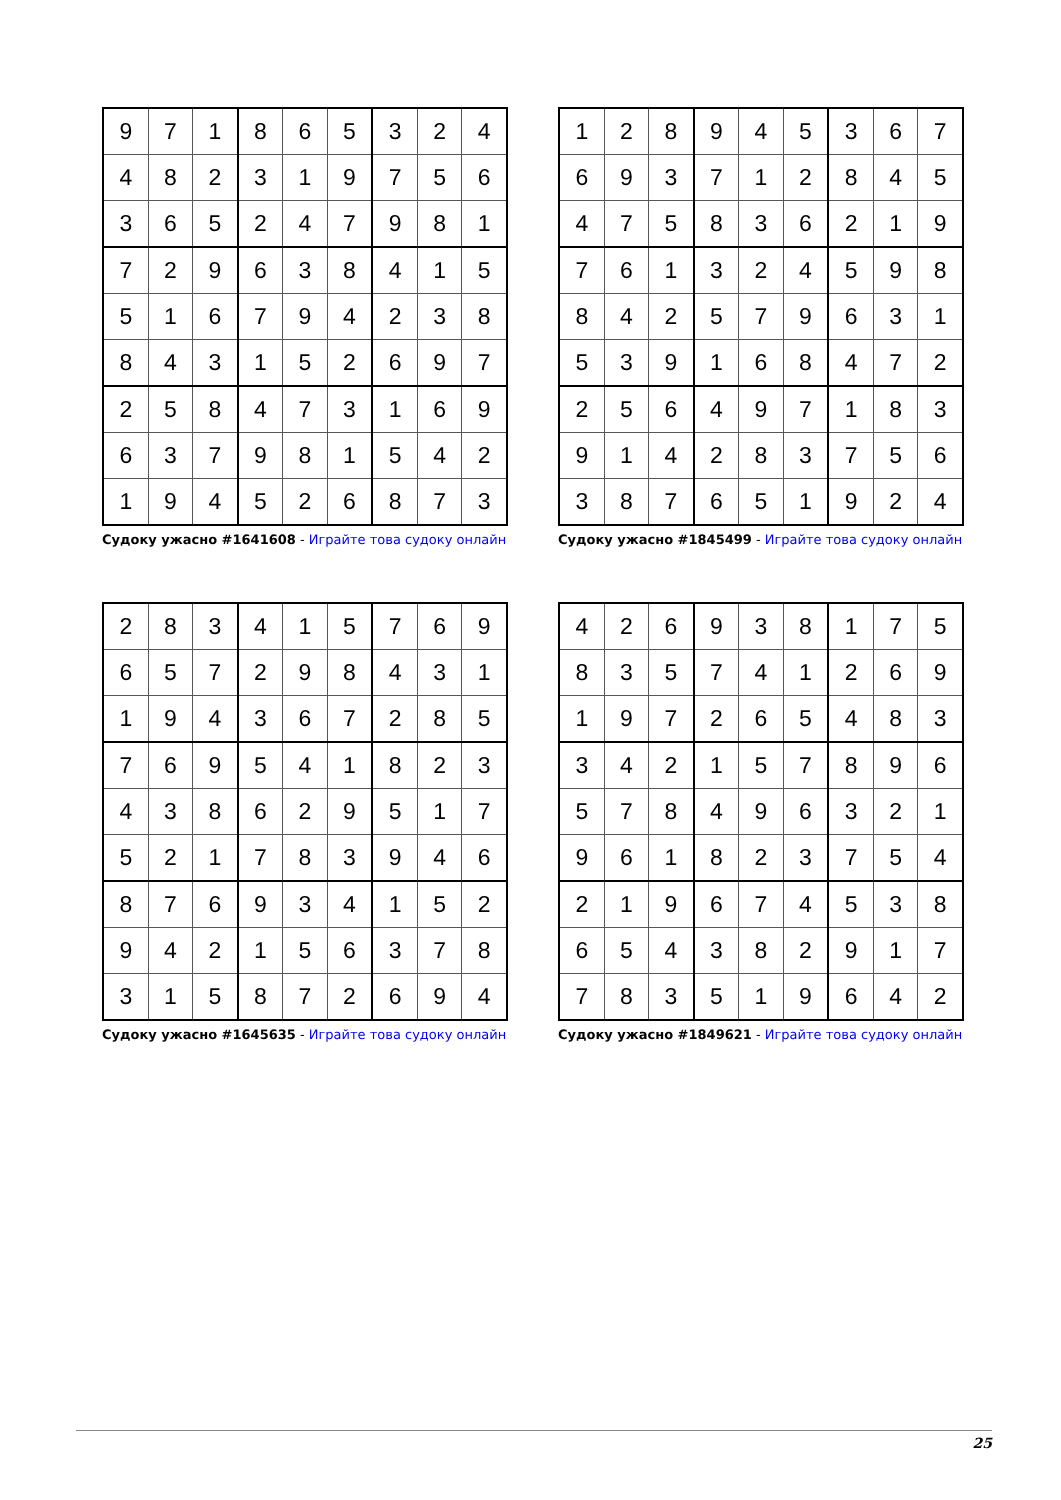| 9 | 7 | 1 | 8 | 6 | 5 | 3 | 2 | 4 |
| 4 | 8 | 2 | 3 | 1 | 9 | 7 | 5 | 6 |
| 3 | 6 | 5 | 2 | 4 | 7 | 9 | 8 | 1 |
| 7 | 2 | 9 | 6 | 3 | 8 | 4 | 1 | 5 |
| 5 | 1 | 6 | 7 | 9 | 4 | 2 | 3 | 8 |
| 8 | 4 | 3 | 1 | 5 | 2 | 6 | 9 | 7 |
| 2 | 5 | 8 | 4 | 7 | 3 | 1 | 6 | 9 |
| 6 | 3 | 7 | 9 | 8 | 1 | 5 | 4 | 2 |
| 1 | 9 | 4 | 5 | 2 | 6 | 8 | 7 | 3 |
Судоку ужасно #1641608 - Играйте това судоку онлайн
| 1 | 2 | 8 | 9 | 4 | 5 | 3 | 6 | 7 |
| 6 | 9 | 3 | 7 | 1 | 2 | 8 | 4 | 5 |
| 4 | 7 | 5 | 8 | 3 | 6 | 2 | 1 | 9 |
| 7 | 6 | 1 | 3 | 2 | 4 | 5 | 9 | 8 |
| 8 | 4 | 2 | 5 | 7 | 9 | 6 | 3 | 1 |
| 5 | 3 | 9 | 1 | 6 | 8 | 4 | 7 | 2 |
| 2 | 5 | 6 | 4 | 9 | 7 | 1 | 8 | 3 |
| 9 | 1 | 4 | 2 | 8 | 3 | 7 | 5 | 6 |
| 3 | 8 | 7 | 6 | 5 | 1 | 9 | 2 | 4 |
Судоку ужасно #1845499 - Играйте това судоку онлайн
| 2 | 8 | 3 | 4 | 1 | 5 | 7 | 6 | 9 |
| 6 | 5 | 7 | 2 | 9 | 8 | 4 | 3 | 1 |
| 1 | 9 | 4 | 3 | 6 | 7 | 2 | 8 | 5 |
| 7 | 6 | 9 | 5 | 4 | 1 | 8 | 2 | 3 |
| 4 | 3 | 8 | 6 | 2 | 9 | 5 | 1 | 7 |
| 5 | 2 | 1 | 7 | 8 | 3 | 9 | 4 | 6 |
| 8 | 7 | 6 | 9 | 3 | 4 | 1 | 5 | 2 |
| 9 | 4 | 2 | 1 | 5 | 6 | 3 | 7 | 8 |
| 3 | 1 | 5 | 8 | 7 | 2 | 6 | 9 | 4 |
Судоку ужасно #1645635 - Играйте това судоку онлайн
| 4 | 2 | 6 | 9 | 3 | 8 | 1 | 7 | 5 |
| 8 | 3 | 5 | 7 | 4 | 1 | 2 | 6 | 9 |
| 1 | 9 | 7 | 2 | 6 | 5 | 4 | 8 | 3 |
| 3 | 4 | 2 | 1 | 5 | 7 | 8 | 9 | 6 |
| 5 | 7 | 8 | 4 | 9 | 6 | 3 | 2 | 1 |
| 9 | 6 | 1 | 8 | 2 | 3 | 7 | 5 | 4 |
| 2 | 1 | 9 | 6 | 7 | 4 | 5 | 3 | 8 |
| 6 | 5 | 4 | 3 | 8 | 2 | 9 | 1 | 7 |
| 7 | 8 | 3 | 5 | 1 | 9 | 6 | 4 | 2 |
Судоку ужасно #1849621 - Играйте това судоку онлайн
25